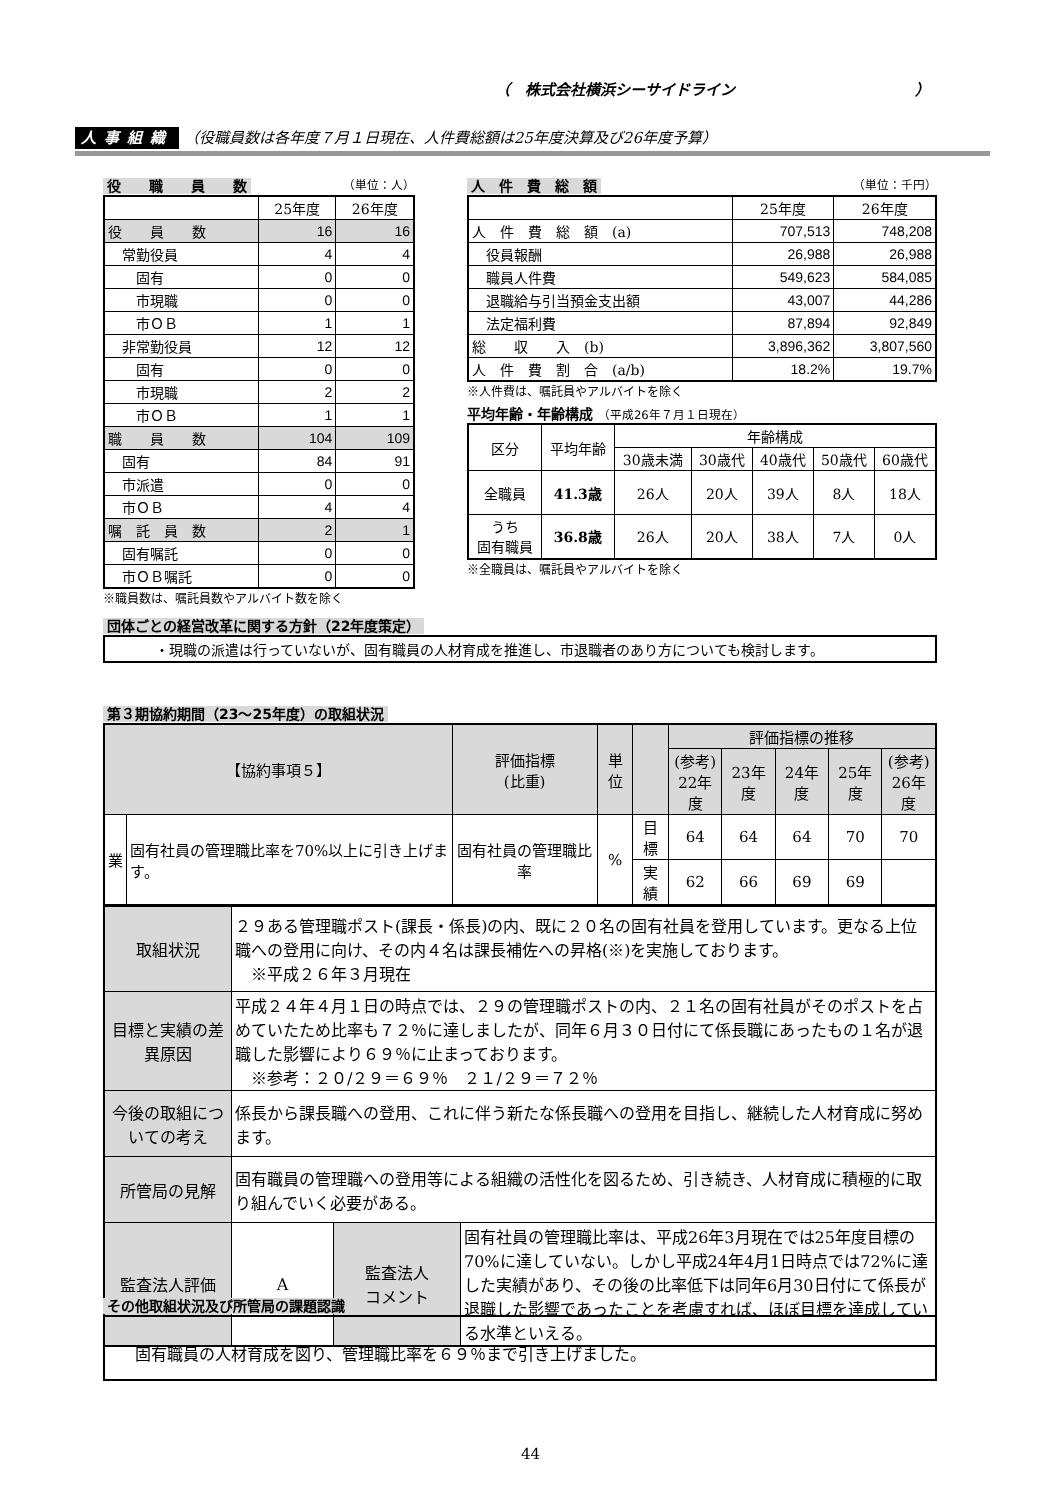（　株式会社横浜シーサイドライン　　　　　　　　　　　　）
人事組織 （役職員数は各年度７月１日現在、人件費総額は25年度決算及び26年度予算）
役　　職　　員　　数 （単位：人）
| | 25年度 | 26年度 |
| --- | --- | --- |
| 役 員 数 | 16 | 16 |
| 常勤役員 | 4 | 4 |
| 固有 | 0 | 0 |
| 市現職 | 0 | 0 |
| 市ＯＢ | 1 | 1 |
| 非常勤役員 | 12 | 12 |
| 固有 | 0 | 0 |
| 市現職 | 2 | 2 |
| 市ＯＢ | 1 | 1 |
| 職 員 数 | 104 | 109 |
| 固有 | 84 | 91 |
| 市派遣 | 0 | 0 |
| 市ＯＢ | 4 | 4 |
| 嘱 託 員 数 | 2 | 1 |
| 固有嘱託 | 0 | 0 |
| 市ＯＢ嘱託 | 0 | 0 |
※職員数は、嘱託員数やアルバイト数を除く
人　件　費　総　額 （単位：千円）
| | 25年度 | 26年度 |
| --- | --- | --- |
| 人 件 費 総 額 (a) | 707,513 | 748,208 |
| 役員報酬 | 26,988 | 26,988 |
| 職員人件費 | 549,623 | 584,085 |
| 退職給与引当預金支出額 | 43,007 | 44,286 |
| 法定福利費 | 87,894 | 92,849 |
| 総 収 入 (b) | 3,896,362 | 3,807,560 |
| 人 件 費 割 合 (a/b) | 18.2% | 19.7% |
※人件費は、嘱託員やアルバイトを除く
平均年齢・年齢構成 （平成26年７月１日現在）
| 区分 | 平均年齢 | 年齢構成 | | | | |
| | | 30歳未満 | 30歳代 | 40歳代 | 50歳代 | 60歳代 |
| 全職員 | 41.3歳 | 26人 | 20人 | 39人 | 8人 | 18人 |
| うち 固有職員 | 36.8歳 | 26人 | 20人 | 38人 | 7人 | 0人 |
※全職員は、嘱託員やアルバイトを除く
団体ごとの経営改革に関する方針（22年度策定）
・現職の派遣は行っていないが、固有職員の人材育成を推進し、市退職者のあり方についても検討します。
第３期協約期間（23～25年度）の取組状況
| 【協約事項５】 | | 評価指標 (比重) | 単位 | | 評価指標の推移 | | | | |
| | | | | | (参考) 22年度 | 23年度 | 24年度 | 25年度 | (参考) 26年度 |
| 業 | 固有社員の管理職比率を70%以上に引き上げます。 | 固有社員の管理職比率 | % | 目標 | 64 | 64 | 64 | 70 | 70 |
| | | | | 実績 | 62 | 66 | 69 | 69 | |
| 取組状況 | ２９ある管理職ポスト(課長・係長)の内、既に２０名の固有社員を登用しています。更なる上位職への登用に向け、その内４名は課長補佐への昇格(※)を実施しております。 ※平成２６年３月現在 | | |
| 目標と実績の差異原因 | 平成２４年４月１日の時点では、２９の管理職ポストの内、２１名の固有社員がそのポストを占めていたため比率も７２％に達しましたが、同年６月３０日付にて係長職にあったもの１名が退職した影響により６９％に止まっております。 ※参考：２０/２９＝６９％ ２１/２９＝７２％ | | |
| 今後の取組についての考え | 係長から課長職への登用、これに伴う新たな係長職への登用を目指し、継続した人材育成に努めます。 | | |
| 所管局の見解 | 固有職員の管理職への登用等による組織の活性化を図るため、引き続き、人材育成に積極的に取り組んでいく必要がある。 | | |
| 監査法人評価 | A | 監査法人 コメント | 固有社員の管理職比率は、平成26年3月現在では25年度目標の70%に達していない。しかし平成24年4月1日時点では72%に達した実績があり、その後の比率低下は同年6月30日付にて係長が退職した影響であったことを考慮すれば、ほぼ目標を達成している水準といえる。 |
その他取組状況及び所管局の課題認識
固有職員の人材育成を図り、管理職比率を６９％まで引き上げました。
44